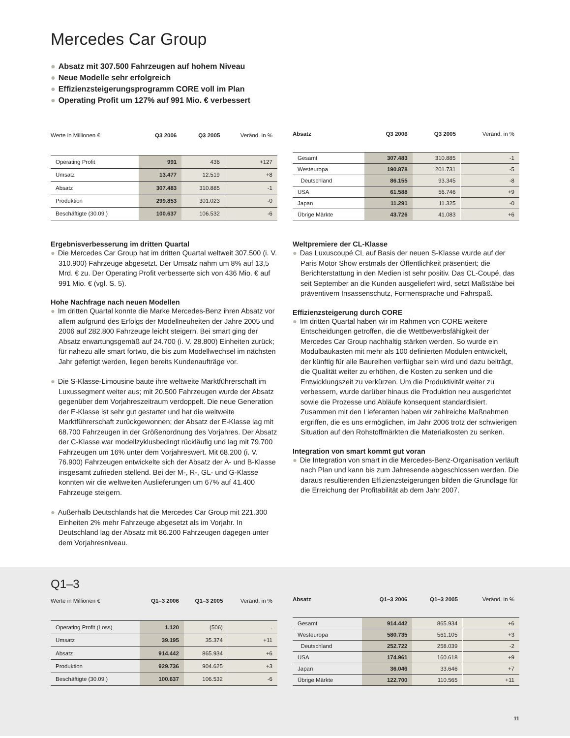Mercedes Car Group
● Absatz mit 307.500 Fahrzeugen auf hohem Niveau
● Neue Modelle sehr erfolgreich
● Effizienzsteigerungsprogramm CORE voll im Plan
● Operating Profit um 127% auf 991 Mio. € verbessert
| Werte in Millionen € | Q3 2006 | Q3 2005 | Veränd. in % |
| --- | --- | --- | --- |
| Operating Profit | 991 | 436 | +127 |
| Umsatz | 13.477 | 12.519 | +8 |
| Absatz | 307.483 | 310.885 | -1 |
| Produktion | 299.853 | 301.023 | -0 |
| Beschäftigte (30.09.) | 100.637 | 106.532 | -6 |
| Absatz | Q3 2006 | Q3 2005 | Veränd. in % |
| --- | --- | --- | --- |
| Gesamt | 307.483 | 310.885 | -1 |
| Westeuropa | 190.878 | 201.731 | -5 |
| Deutschland | 86.155 | 93.345 | -8 |
| USA | 61.588 | 56.746 | +9 |
| Japan | 11.291 | 11.325 | -0 |
| Übrige Märkte | 43.726 | 41.083 | +6 |
Ergebnisverbesserung im dritten Quartal
● Die Mercedes Car Group hat im dritten Quartal weltweit 307.500 (i. V. 310.900) Fahrzeuge abgesetzt. Der Umsatz nahm um 8% auf 13,5 Mrd. € zu. Der Operating Profit verbesserte sich von 436 Mio. € auf 991 Mio. € (vgl. S. 5).
Hohe Nachfrage nach neuen Modellen
● Im dritten Quartal konnte die Marke Mercedes-Benz ihren Absatz vor allem aufgrund des Erfolgs der Modellneuheiten der Jahre 2005 und 2006 auf 282.800 Fahrzeuge leicht steigern. Bei smart ging der Absatz erwartungsgemäß auf 24.700 (i. V. 28.800) Einheiten zurück; für nahezu alle smart fortwo, die bis zum Modellwechsel im nächsten Jahr gefertigt werden, liegen bereits Kundenaufträge vor.
● Die S-Klasse-Limousine baute ihre weltweite Marktführerschaft im Luxussegment weiter aus; mit 20.500 Fahrzeugen wurde der Absatz gegenüber dem Vorjahreszeitraum verdoppelt. Die neue Generation der E-Klasse ist sehr gut gestartet und hat die weltweite Marktführerschaft zurückgewonnen; der Absatz der E-Klasse lag mit 68.700 Fahrzeugen in der Größenordnung des Vorjahres. Der Absatz der C-Klasse war modellzyklusbedingt rückläufig und lag mit 79.700 Fahrzeugen um 16% unter dem Vorjahreswert. Mit 68.200 (i. V. 76.900) Fahrzeugen entwickelte sich der Absatz der A- und B-Klasse insgesamt zufrieden stellend. Bei der M-, R-, GL- und G-Klasse konnten wir die weltweiten Auslieferungen um 67% auf 41.400 Fahrzeuge steigern.
● Außerhalb Deutschlands hat die Mercedes Car Group mit 221.300 Einheiten 2% mehr Fahrzeuge abgesetzt als im Vorjahr. In Deutschland lag der Absatz mit 86.200 Fahrzeugen dagegen unter dem Vorjahresniveau.
Weltpremiere der CL-Klasse
● Das Luxuscoupé CL auf Basis der neuen S-Klasse wurde auf der Paris Motor Show erstmals der Öffentlichkeit präsentiert; die Berichterstattung in den Medien ist sehr positiv. Das CL-Coupé, das seit September an die Kunden ausgeliefert wird, setzt Maßstäbe bei präventivem Insassenschutz, Formensprache und Fahrspaß.
Effizienzsteigerung durch CORE
● Im dritten Quartal haben wir im Rahmen von CORE weitere Entscheidungen getroffen, die die Wettbewerbsfähigkeit der Mercedes Car Group nachhaltig stärken werden. So wurde ein Modulbaukasten mit mehr als 100 definierten Modulen entwickelt, der künftig für alle Baureihen verfügbar sein wird und dazu beiträgt, die Qualität weiter zu erhöhen, die Kosten zu senken und die Entwicklungszeit zu verkürzen. Um die Produktivität weiter zu verbessern, wurde darüber hinaus die Produktion neu ausgerichtet sowie die Prozesse und Abläufe konsequent standardisiert. Zusammen mit den Lieferanten haben wir zahlreiche Maßnahmen ergriffen, die es uns ermöglichen, im Jahr 2006 trotz der schwierigen Situation auf den Rohstoffmärkten die Materialkosten zu senken.
Integration von smart kommt gut voran
● Die Integration von smart in die Mercedes-Benz-Organisation verläuft nach Plan und kann bis zum Jahresende abgeschlossen werden. Die daraus resultierenden Effizienzsteigerungen bilden die Grundlage für die Erreichung der Profitabilität ab dem Jahr 2007.
Q1–3
| Werte in Millionen € | Q1–3 2006 | Q1–3 2005 | Veränd. in % |
| --- | --- | --- | --- |
| Operating Profit (Loss) | 1.120 | (506) | . |
| Umsatz | 39.195 | 35.374 | +11 |
| Absatz | 914.442 | 865.934 | +6 |
| Produktion | 929.736 | 904.625 | +3 |
| Beschäftigte (30.09.) | 100.637 | 106.532 | -6 |
| Absatz | Q1–3 2006 | Q1–3 2005 | Veränd. in % |
| --- | --- | --- | --- |
| Gesamt | 914.442 | 865.934 | +6 |
| Westeuropa | 580.735 | 561.105 | +3 |
| Deutschland | 252.722 | 258.039 | -2 |
| USA | 174.961 | 160.618 | +9 |
| Japan | 36.046 | 33.646 | +7 |
| Übrige Märkte | 122.700 | 110.565 | +11 |
11